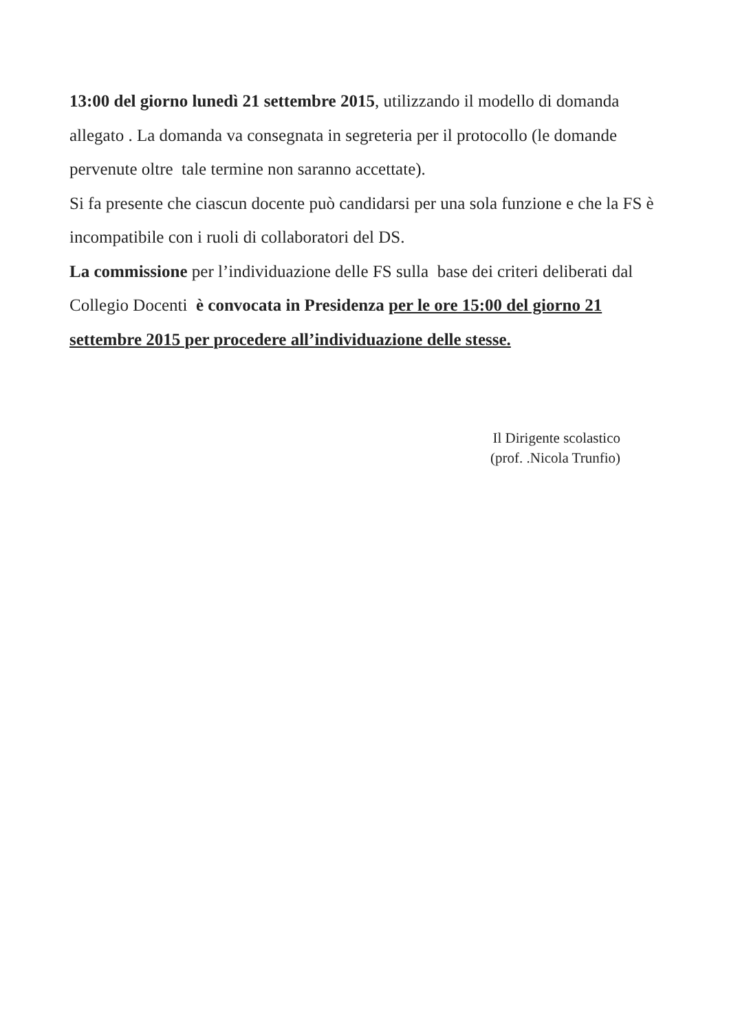13:00 del giorno lunedì 21 settembre 2015, utilizzando il modello di domanda allegato . La domanda va consegnata in segreteria per il protocollo (le domande pervenute oltre tale termine non saranno accettate).
Si fa presente che ciascun docente può candidarsi per una sola funzione e che la FS è incompatibile con i ruoli di collaboratori del DS.
La commissione per l’individuazione delle FS sulla base dei criteri deliberati dal Collegio Docenti è convocata in Presidenza per le ore 15:00 del giorno 21 settembre 2015 per procedere all’individuazione delle stesse.
Il Dirigente scolastico
(prof. .Nicola Trunfio)